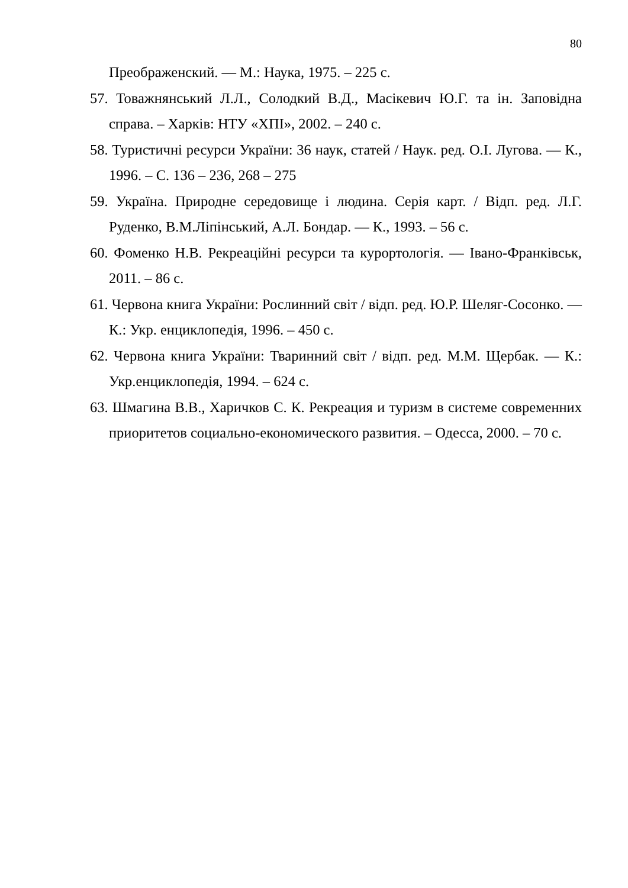80
Преображенский. — М.: Наука, 1975. – 225 с.
57. Товажнянський Л.Л., Солодкий В.Д., Масікевич Ю.Г. та ін. Заповідна справа. – Харків: НТУ «ХПІ», 2002. – 240 с.
58. Туристичні ресурси України: 36 наук, статей / Наук. ред. О.І. Лугова. — К., 1996. – С. 136 – 236, 268 – 275
59. Україна. Природне середовище і людина. Серія карт. / Відп. ред. Л.Г. Руденко, В.М.Ліпінський, А.Л. Бондар. — К., 1993. – 56 с.
60. Фоменко Н.В. Рекреаційні ресурси та курортологія. — Івано-Франківськ, 2011. – 86 с.
61. Червона книга України: Рослинний світ / відп. ред. Ю.Р. Шеляг-Сосонко. —К.: Укр. енциклопедія, 1996. – 450 с.
62. Червона книга України: Тваринний світ / відп. ред. М.М. Щербак. — К.: Укр.енциклопедія, 1994. – 624 с.
63. Шмагина В.В., Харичков С. К. Рекреация и туризм в системе современних приоритетов социально-економического развития. – Одесса, 2000. – 70 с.